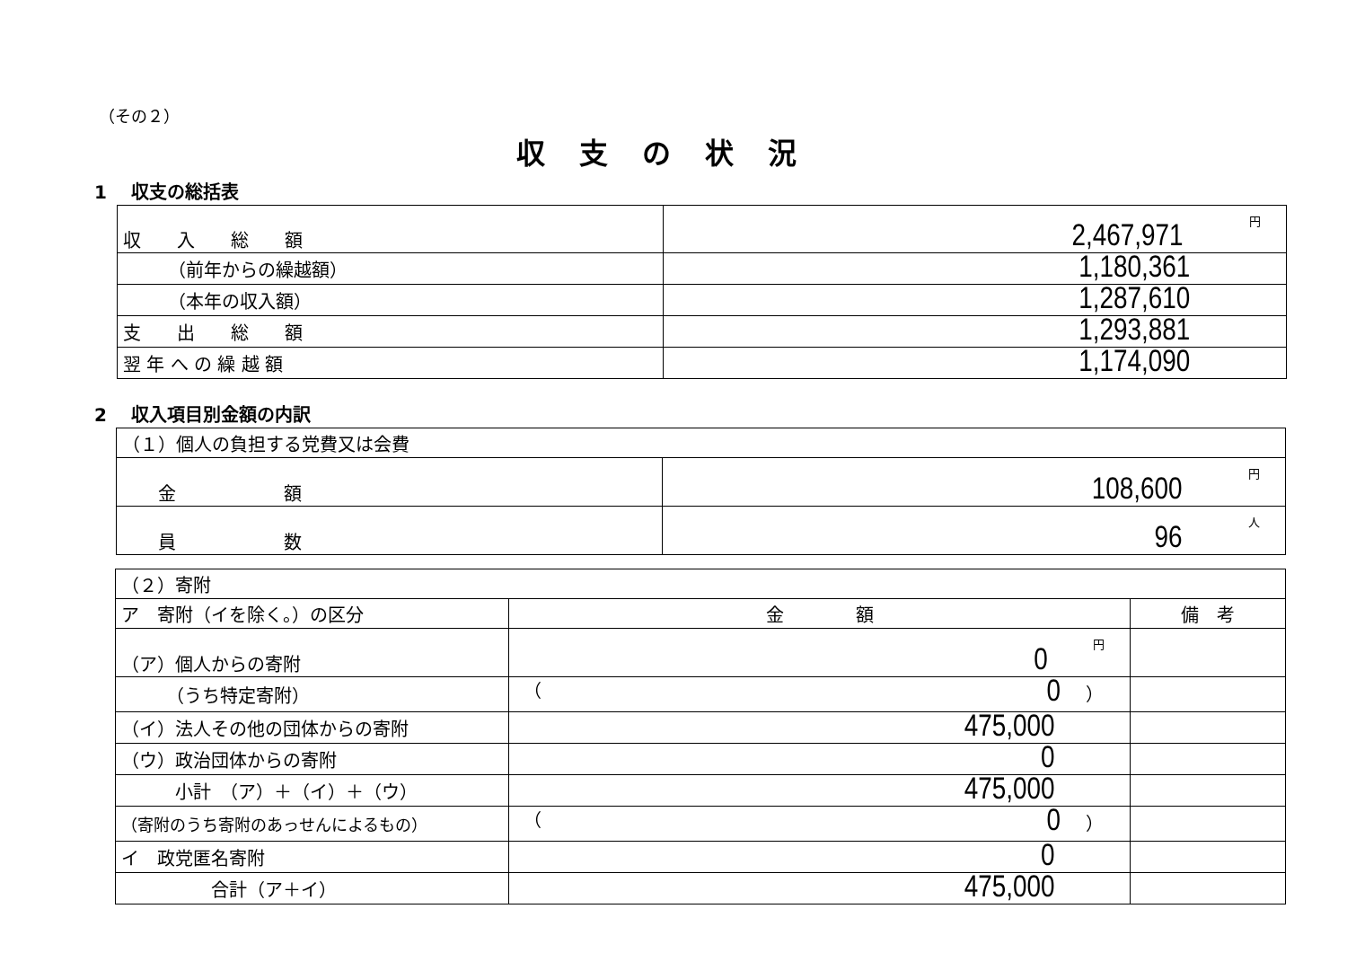（その２）
収支の状況
1　 収支の総括表
| 収 入 総 額 | 2,467,971 円 |
| （前年からの繰越額） | 1,180,361 |
| （本年の収入額） | 1,287,610 |
| 支 出 総 額 | 1,293,881 |
| 翌 年 へ の 繰 越 額 | 1,174,090 |
2　 収入項目別金額の内訳
| （１）個人の負担する党費又は会費 | |
| 金 額 | 108,600 円 |
| 員 数 | 96 人 |
| （２）寄附 | | |
| ア 寄附（イを除く。）の区分 | 金 額 | 備 考 |
| （ア）個人からの寄附 | 0 円 | |
| （うち特定寄附） | （ 0 ） | |
| （イ）法人その他の団体からの寄附 | 475,000 | |
| （ウ）政治団体からの寄附 | 0 | |
| 小計 （ア）＋（イ）＋（ウ） | 475,000 | |
| （寄附のうち寄附のあっせんによるもの） | （ 0 ） | |
| イ 政党匿名寄附 | 0 | |
| 合計（ア＋イ） | 475,000 | |